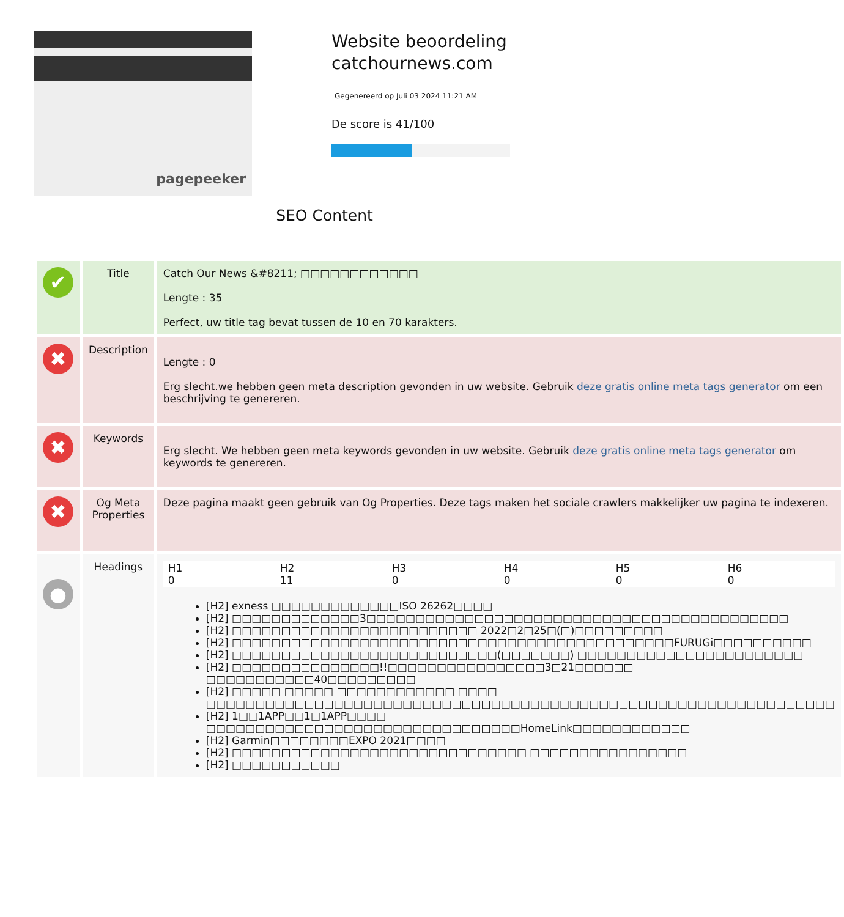pagepeeker
Website beoordeling
catchournews.com
Gegenereerd op Juli 03 2024 11:21 AM
De score is 41/100
SEO Content
| ✔ | Title | Catch Our News &#8211; □□□□□□□□□□□□ Lengte : 35 Perfect, uw title tag bevat tussen de 10 en 70 karakters. |
| ✖ | Description | Lengte : 0 Erg slecht.we hebben geen meta description gevonden in uw website. Gebruik deze gratis online meta tags generator om een beschrijving te genereren. |
| ✖ | Keywords | Erg slecht. We hebben geen meta keywords gevonden in uw website. Gebruik deze gratis online meta tags generator om keywords te genereren. |
| ✖ | Og Meta Properties | Deze pagina maakt geen gebruik van Og Properties. Deze tags maken het sociale crawlers makkelijker uw pagina te indexeren. |
| ● | Headings | / H1 0 / H2 11 / H3 0 / H4 0 / H5 0 / H6 0 / [H2] exness □□□□□□□□□□□□□ISO 26262□□□□ [H2] □□□□□□□□□□□□□3□□□□□□□□□□□□□□□□□□□□□□□□□□□□□□□□□□□□□□□□□□□ [H2] □□□□□□□□□□□□□□□□□□□□□□□□□ 2022□2□25□(□)□□□□□□□□□ [H2] □□□□□□□□□□□□□□□□□□□□□□□□□□□□□□□□□□□□□□□□□□□□□FURUGi□□□□□□□□□□ [H2] □□□□□□□□□□□□□□□□□□□□□□□□□□□(□□□□□□□) □□□□□□□□□□□□□□□□□□□□□□□ [H2] □□□□□□□□□□□□□□□!!□□□□□□□□□□□□□□□□3□21□□□□□□ □□□□□□□□□□□40□□□□□□□□□ [H2] □□□□□ □□□□□ □□□□□□□□□□□□ □□□□ □□□□□□□□□□□□□□□□□□□□□□□□□□□□□□□□□□□□□□□□□□□□□□□□□□□□□□□□□□□□□□□□ [H2] 1□□1APP□□1□1APP□□□□ □□□□□□□□□□□□□□□□□□□□□□□□□□□□□□□□HomeLink□□□□□□□□□□□□ [H2] Garmin□□□□□□□□EXPO 2021□□□□ [H2] □□□□□□□□□□□□□□□□□□□□□□□□□□□□□□ □□□□□□□□□□□□□□□□ [H2] □□□□□□□□□□□ |